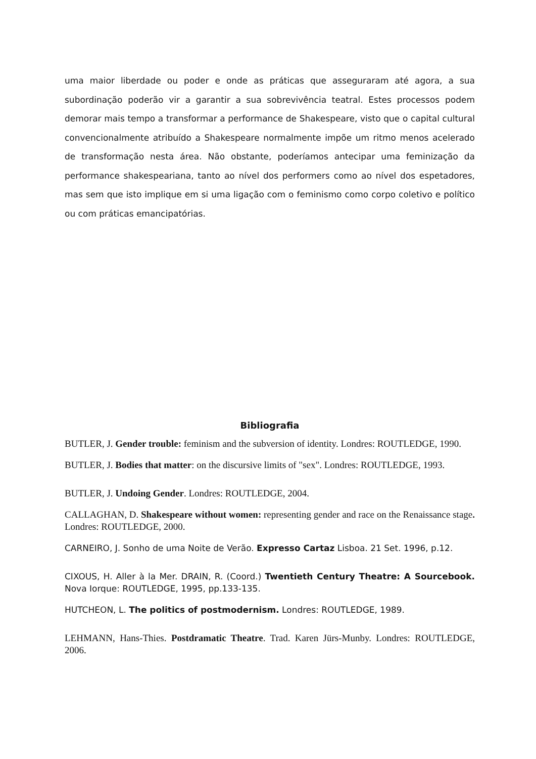uma maior liberdade ou poder e onde as práticas que asseguraram até agora, a sua subordinação poderão vir a garantir a sua sobrevivência teatral. Estes processos podem demorar mais tempo a transformar a performance de Shakespeare, visto que o capital cultural convencionalmente atribuído a Shakespeare normalmente impõe um ritmo menos acelerado de transformação nesta área. Não obstante, poderíamos antecipar uma feminização da performance shakespeariana, tanto ao nível dos performers como ao nível dos espetadores, mas sem que isto implique em si uma ligação com o feminismo como corpo coletivo e político ou com práticas emancipatórias.
Bibliografia
BUTLER, J. Gender trouble: feminism and the subversion of identity. Londres: ROUTLEDGE, 1990.
BUTLER, J. Bodies that matter: on the discursive limits of "sex". Londres: ROUTLEDGE, 1993.
BUTLER, J. Undoing Gender. Londres: ROUTLEDGE, 2004.
CALLAGHAN, D. Shakespeare without women: representing gender and race on the Renaissance stage. Londres: ROUTLEDGE, 2000.
CARNEIRO, J. Sonho de uma Noite de Verão. Expresso Cartaz Lisboa. 21 Set. 1996, p.12.
CIXOUS, H. Aller à la Mer. DRAIN, R. (Coord.) Twentieth Century Theatre: A Sourcebook. Nova Iorque: ROUTLEDGE, 1995, pp.133-135.
HUTCHEON, L. The politics of postmodernism. Londres: ROUTLEDGE, 1989.
LEHMANN, Hans-Thies. Postdramatic Theatre. Trad. Karen Jürs-Munby. Londres: ROUTLEDGE, 2006.